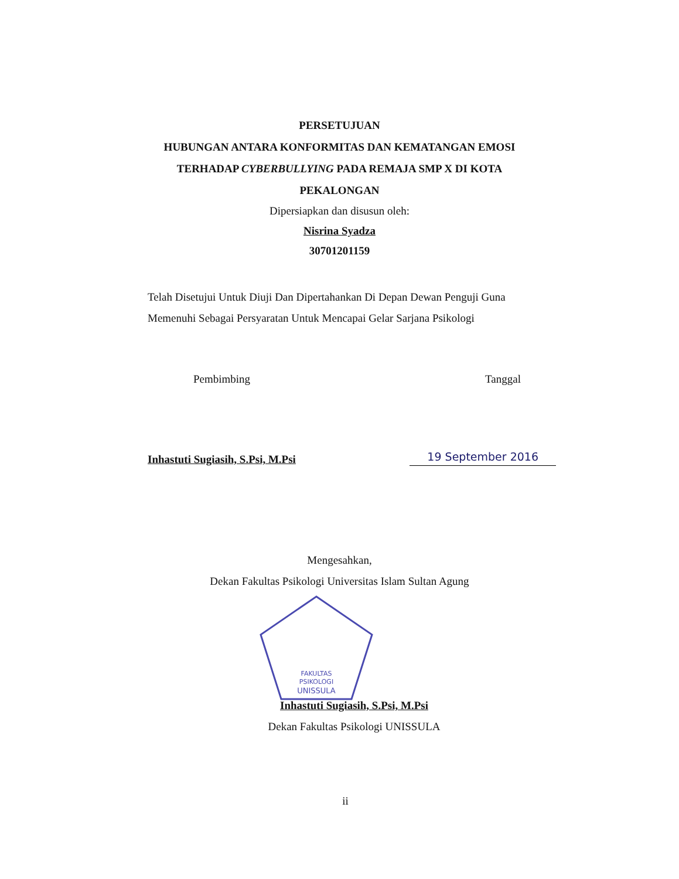PERSETUJUAN
HUBUNGAN ANTARA KONFORMITAS DAN KEMATANGAN EMOSI
TERHADAP CYBERBULLYING PADA REMAJA SMP X DI KOTA
PEKALONGAN
Dipersiapkan dan disusun oleh:
Nisrina Syadza
30701201159
Telah Disetujui Untuk Diuji Dan Dipertahankan Di Depan Dewan Penguji Guna Memenuhi Sebagai Persyaratan Untuk Mencapai Gelar Sarjana Psikologi
Pembimbing Tanggal
Inhastuti Sugiasih, S.Psi, M.Psi 19 September 2016
Mengesahkan,
Dekan Fakultas Psikologi Universitas Islam Sultan Agung
FAKULTAS
PSIKOLOGI
UNISSULA
Inhastuti Sugiasih, S.Psi, M.Psi
Dekan Fakultas Psikologi UNISSULA
ii